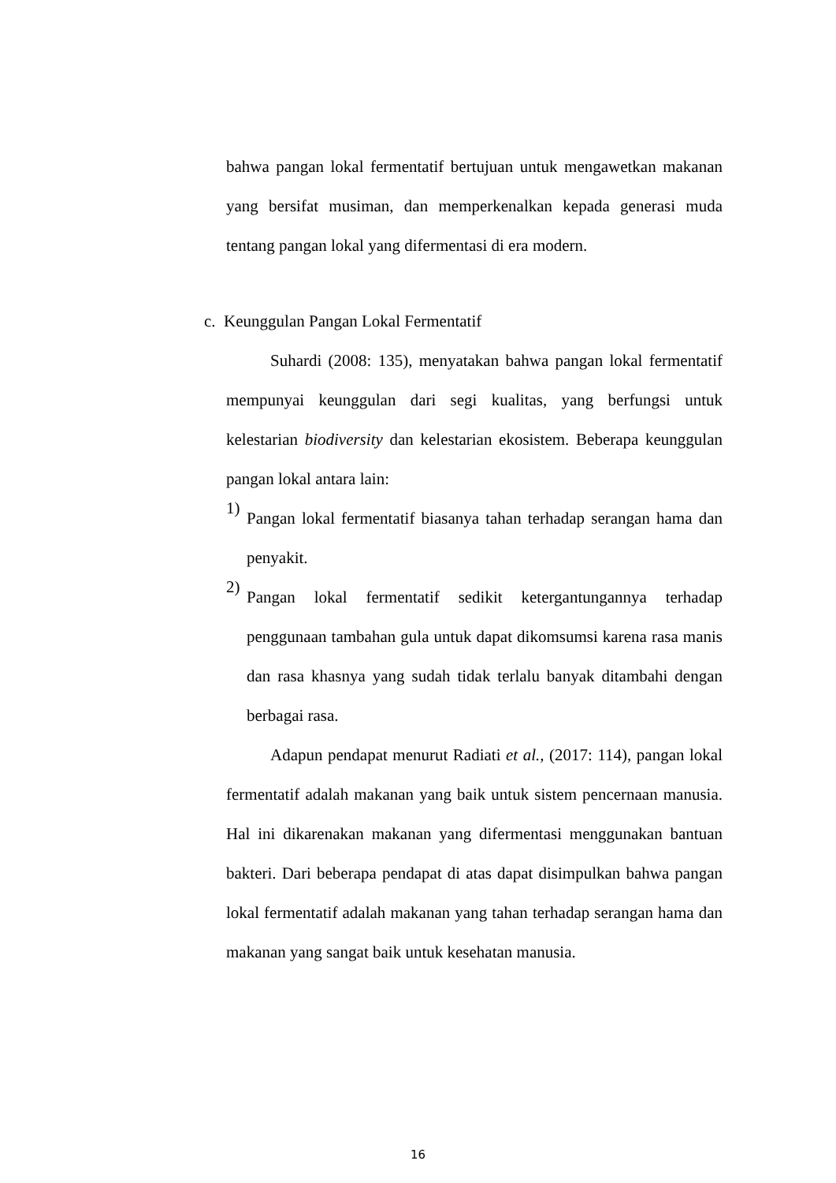bahwa pangan lokal fermentatif bertujuan untuk mengawetkan makanan yang bersifat musiman, dan memperkenalkan kepada generasi muda tentang pangan lokal yang difermentasi di era modern.
c. Keunggulan Pangan Lokal Fermentatif
Suhardi (2008: 135), menyatakan bahwa pangan lokal fermentatif mempunyai keunggulan dari segi kualitas, yang berfungsi untuk kelestarian biodiversity dan kelestarian ekosistem. Beberapa keunggulan pangan lokal antara lain:
1)
Pangan lokal fermentatif biasanya tahan terhadap serangan hama dan penyakit.
2)
Pangan lokal fermentatif sedikit ketergantungannya terhadap penggunaan tambahan gula untuk dapat dikomsumsi karena rasa manis dan rasa khasnya yang sudah tidak terlalu banyak ditambahi dengan berbagai rasa.
Adapun pendapat menurut Radiati et al., (2017: 114), pangan lokal fermentatif adalah makanan yang baik untuk sistem pencernaan manusia. Hal ini dikarenakan makanan yang difermentasi menggunakan bantuan bakteri. Dari beberapa pendapat di atas dapat disimpulkan bahwa pangan lokal fermentatif adalah makanan yang tahan terhadap serangan hama dan makanan yang sangat baik untuk kesehatan manusia.
16